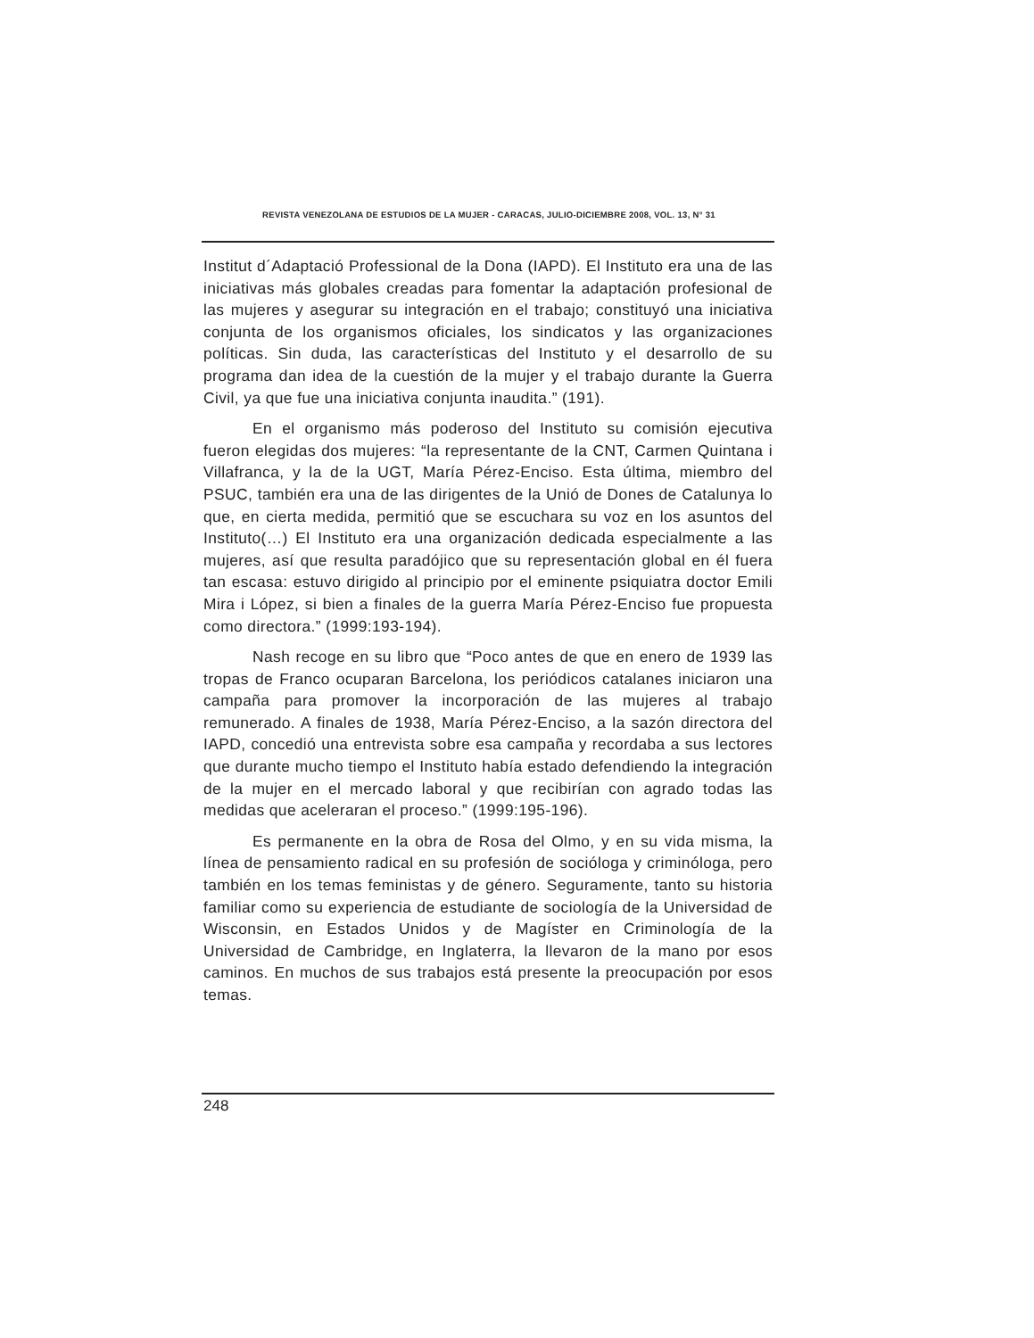REVISTA VENEZOLANA DE ESTUDIOS DE LA MUJER - CARACAS, JULIO-DICIEMBRE 2008, VOL. 13, N° 31
Institut d´Adaptació Professional de la Dona (IAPD). El Instituto era una de las iniciativas más globales creadas para fomentar la adaptación profesional de las mujeres y asegurar su integración en el trabajo; constituyó una iniciativa conjunta de los organismos oficiales, los sindicatos y las organizaciones políticas. Sin duda, las características del Instituto y el desarrollo de su programa dan idea de la cuestión de la mujer y el trabajo durante la Guerra Civil, ya que fue una iniciativa conjunta inaudita.” (191).
En el organismo más poderoso del Instituto su comisión ejecutiva fueron elegidas dos mujeres: “la representante de la CNT, Carmen Quintana i Villafranca, y la de la UGT, María Pérez-Enciso. Esta última, miembro del PSUC, también era una de las dirigentes de la Unió de Dones de Catalunya lo que, en cierta medida, permitió que se escuchara su voz en los asuntos del Instituto(…) El Instituto era una organización dedicada especialmente a las mujeres, así que resulta paradójico que su representación global en él fuera tan escasa: estuvo dirigido al principio por el eminente psiquiatra doctor Emili Mira i López, si bien a finales de la guerra María Pérez-Enciso fue propuesta como directora.” (1999:193-194).
Nash recoge en su libro que “Poco antes de que en enero de 1939 las tropas de Franco ocuparan Barcelona, los periódicos catalanes iniciaron una campaña para promover la incorporación de las mujeres al trabajo remunerado. A finales de 1938, María Pérez-Enciso, a la sazón directora del IAPD, concedió una entrevista sobre esa campaña y recordaba a sus lectores que durante mucho tiempo el Instituto había estado defendiendo la integración de la mujer en el mercado laboral y que recibirían con agrado todas las medidas que aceleraran el proceso.” (1999:195-196).
Es permanente en la obra de Rosa del Olmo, y en su vida misma, la línea de pensamiento radical en su profesión de socióloga y criminóloga, pero también en los temas feministas y de género. Seguramente, tanto su historia familiar como su experiencia de estudiante de sociología de la Universidad de Wisconsin, en Estados Unidos y de Magíster en Criminología de la Universidad de Cambridge, en Inglaterra, la llevaron de la mano por esos caminos. En muchos de sus trabajos está presente la preocupación por esos temas.
248